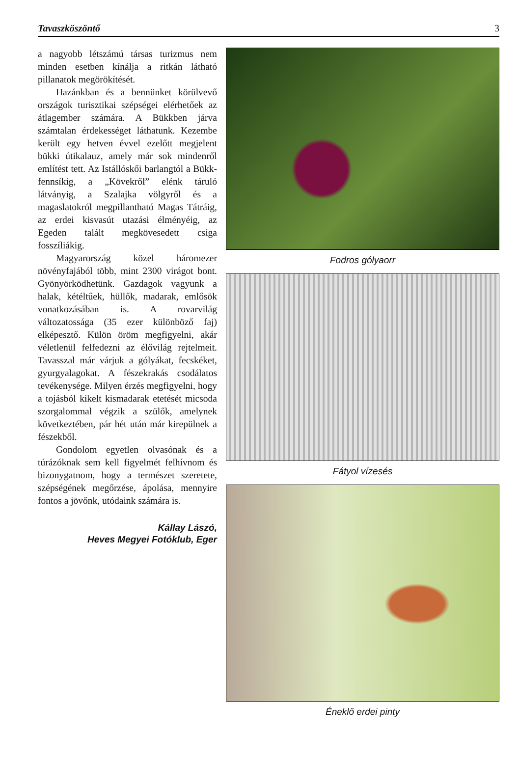Tavaszköszöntő 3
a nagyobb létszámú társas turizmus nem minden esetben kínálja a ritkán látható pillanatok megörökítését.
Hazánkban és a bennünket körülvevő országok turisztikai szépségei elérhetőek az átlagember számára. A Bükkben járva számtalan érdekességet láthatunk. Kezembe került egy hetven évvel ezelőtt megjelent bükki útikalauz, amely már sok mindenről említést tett. Az Istállóskői barlangtól a Bükk-fennsíkig, a „Kövekről” elénk táruló látványig, a Szalajka völgyről és a magaslatokról megpillantható Magas Tátráig, az erdei kisvasút utazási élményéig, az Egeden talált megkövesedett csiga fosszíliákig.
Magyarország közel háromezer növényfajából több, mint 2300 virágot bont. Gyönyörködhetünk. Gazdagok vagyunk a halak, kétéltűek, hüllők, madarak, emlősök vonatkozásában is. A rovarvilág változatossága (35 ezer különböző faj) elképesztő. Külön öröm megfigyelni, akár véletlenül felfedezni az élővilág rejtelmeit. Tavasszal már várjuk a gólyákat, fecskéket, gyurgyalagokat. A fészekrakás csodálatos tevékenysége. Milyen érzés megfigyelni, hogy a tojásból kikelt kismadarak etetését micsoda szorgalommal végzik a szülők, amelynek következtében, pár hét után már kirepülnek a fészekből.
Gondolom egyetlen olvasónak és a túrázóknak sem kell figyelmét felhívnom és bizonygatnom, hogy a természet szeretete, szépségének megőrzése, ápolása, mennyire fontos a jövőnk, utódaink számára is.
Kállay Lászó,
Heves Megyei Fotóklub, Eger
Fodros gólyaorr
Fátyol vízesés
Éneklő erdei pinty